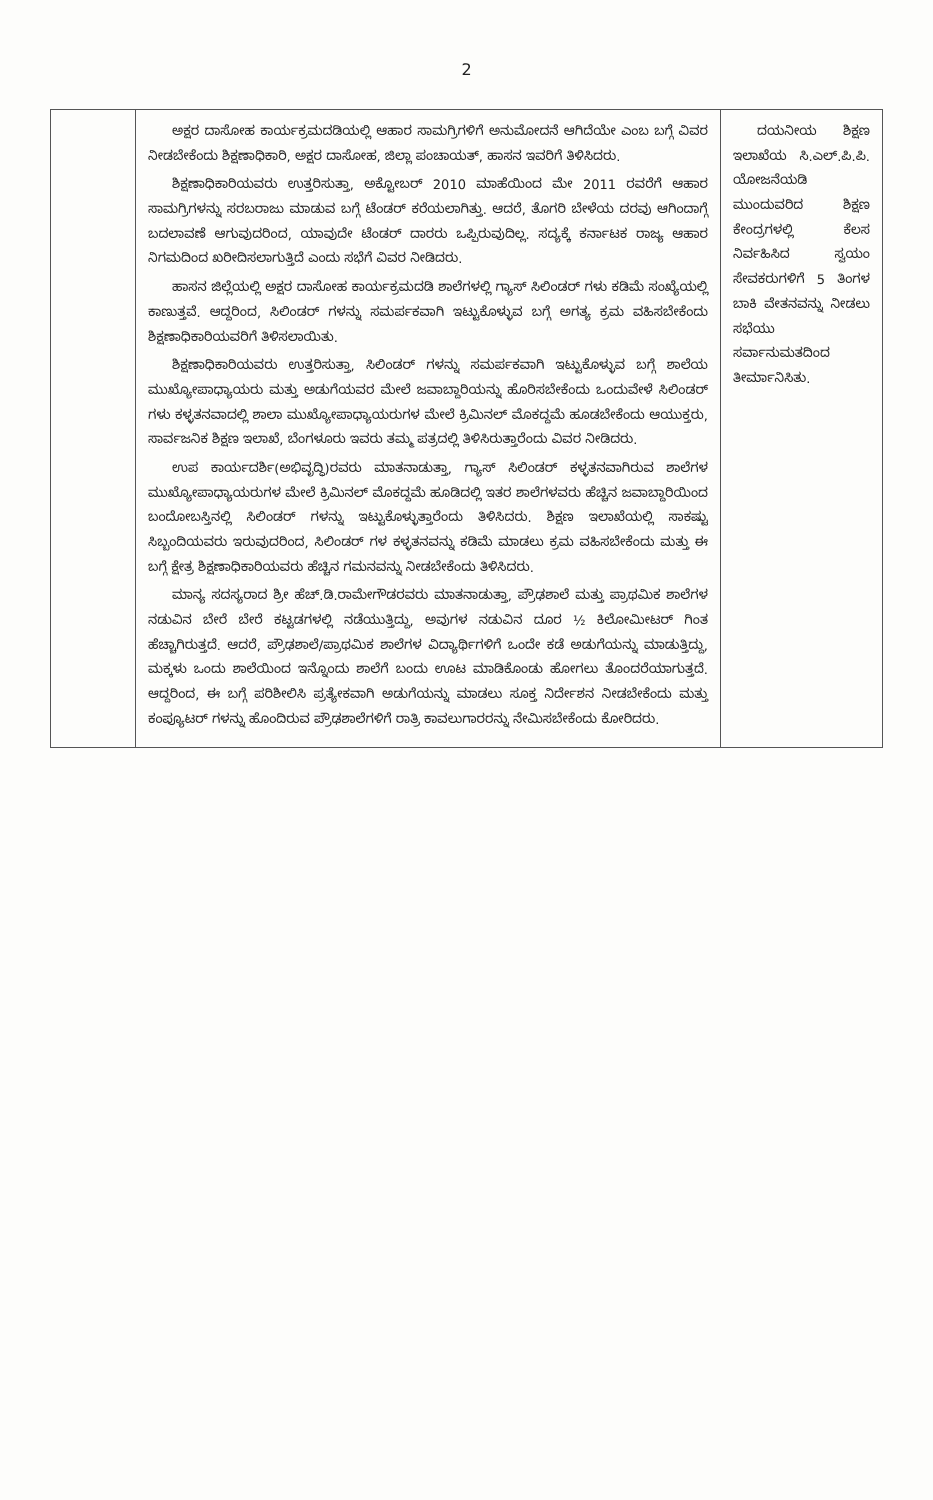2
| | ಅಕ್ಷರ ದಾಸೋಹ ಕಾರ್ಯಕ್ರಮದಡಿಯಲ್ಲಿ ಆಹಾರ ಸಾಮಗ್ರಿಗಳಿಗೆ ಅನುಮೋದನೆ ಆಗಿದೆಯೇ ಎಂಬ ಬಗ್ಗೆ ವಿವರ ನೀಡಬೇಕೆಂದು ಶಿಕ್ಷಣಾಧಿಕಾರಿ, ಅಕ್ಷರ ದಾಸೋಹ, ಜಿಲ್ಲಾ ಪಂಚಾಯತ್, ಹಾಸನ ಇವರಿಗೆ ತಿಳಿಸಿದರು. ಶಿಕ್ಷಣಾಧಿಕಾರಿಯವರು ಉತ್ತರಿಸುತ್ತಾ, ಅಕ್ಟೋಬರ್ 2010 ಮಾಹೆಯಿಂದ ಮೇ 2011 ರವರೆಗೆ ಆಹಾರ ಸಾಮಗ್ರಿಗಳನ್ನು ಸರಬರಾಜು ಮಾಡುವ ಬಗ್ಗೆ ಟೆಂಡರ್ ಕರೆಯಲಾಗಿತ್ತು. ಆದರೆ, ತೊಗರಿ ಬೇಳೆಯ ದರವು ಆಗಿಂದಾಗ್ಗೆ ಬದಲಾವಣೆ ಆಗುವುದರಿಂದ, ಯಾವುದೇ ಟೆಂಡರ್ ದಾರರು ಒಪ್ಪಿರುವುದಿಲ್ಲ. ಸದ್ಯಕ್ಕೆ ಕರ್ನಾಟಕ ರಾಜ್ಯ ಆಹಾರ ನಿಗಮದಿಂದ ಖರೀದಿಸಲಾಗುತ್ತಿದೆ ಎಂದು ಸಭೆಗೆ ವಿವರ ನೀಡಿದರು. ಹಾಸನ ಜಿಲ್ಲೆಯಲ್ಲಿ ಅಕ್ಷರ ದಾಸೋಹ ಕಾರ್ಯಕ್ರಮದಡಿ ಶಾಲೆಗಳಲ್ಲಿ ಗ್ಯಾಸ್ ಸಿಲಿಂಡರ್ ಗಳು ಕಡಿಮೆ ಸಂಖ್ಯೆಯಲ್ಲಿ ಕಾಣುತ್ತವೆ. ಆದ್ದರಿಂದ, ಸಿಲಿಂಡರ್ ಗಳನ್ನು ಸಮರ್ಪಕವಾಗಿ ಇಟ್ಟುಕೊಳ್ಳುವ ಬಗ್ಗೆ ಅಗತ್ಯ ಕ್ರಮ ವಹಿಸಬೇಕೆಂದು ಶಿಕ್ಷಣಾಧಿಕಾರಿಯವರಿಗೆ ತಿಳಿಸಲಾಯಿತು. ಶಿಕ್ಷಣಾಧಿಕಾರಿಯವರು ಉತ್ತರಿಸುತ್ತಾ, ಸಿಲಿಂಡರ್ ಗಳನ್ನು ಸಮರ್ಪಕವಾಗಿ ಇಟ್ಟುಕೊಳ್ಳುವ ಬಗ್ಗೆ ಶಾಲೆಯ ಮುಖ್ಯೋಪಾಧ್ಯಾಯರು ಮತ್ತು ಅಡುಗೆಯವರ ಮೇಲೆ ಜವಾಬ್ದಾರಿಯನ್ನು ಹೊರಿಸಬೇಕೆಂದು ಒಂದುವೇಳೆ ಸಿಲಿಂಡರ್ ಗಳು ಕಳ್ಳತನವಾದಲ್ಲಿ ಶಾಲಾ ಮುಖ್ಯೋಪಾಧ್ಯಾಯರುಗಳ ಮೇಲೆ ಕ್ರಿಮಿನಲ್ ಮೊಕದ್ದಮೆ ಹೂಡಬೇಕೆಂದು ಆಯುಕ್ತರು, ಸಾರ್ವಜನಿಕ ಶಿಕ್ಷಣ ಇಲಾಖೆ, ಬೆಂಗಳೂರು ಇವರು ತಮ್ಮ ಪತ್ರದಲ್ಲಿ ತಿಳಿಸಿರುತ್ತಾರೆಂದು ವಿವರ ನೀಡಿದರು. ಉಪ ಕಾರ್ಯದರ್ಶಿ(ಅಭಿವೃದ್ಧಿ)ರವರು ಮಾತನಾಡುತ್ತಾ, ಗ್ಯಾಸ್ ಸಿಲಿಂಡರ್ ಕಳ್ಳತನವಾಗಿರುವ ಶಾಲೆಗಳ ಮುಖ್ಯೋಪಾಧ್ಯಾಯರುಗಳ ಮೇಲೆ ಕ್ರಿಮಿನಲ್ ಮೊಕದ್ದಮೆ ಹೂಡಿದಲ್ಲಿ ಇತರ ಶಾಲೆಗಳವರು ಹೆಚ್ಚಿನ ಜವಾಬ್ದಾರಿಯಿಂದ ಬಂದೋಬಸ್ತಿನಲ್ಲಿ ಸಿಲಿಂಡರ್ ಗಳನ್ನು ಇಟ್ಟುಕೊಳ್ಳುತ್ತಾರೆಂದು ತಿಳಿಸಿದರು. ಶಿಕ್ಷಣ ಇಲಾಖೆಯಲ್ಲಿ ಸಾಕಷ್ಟು ಸಿಬ್ಬಂದಿಯವರು ಇರುವುದರಿಂದ, ಸಿಲಿಂಡರ್ ಗಳ ಕಳ್ಳತನವನ್ನು ಕಡಿಮೆ ಮಾಡಲು ಕ್ರಮ ವಹಿಸಬೇಕೆಂದು ಮತ್ತು ಈ ಬಗ್ಗೆ ಕ್ಷೇತ್ರ ಶಿಕ್ಷಣಾಧಿಕಾರಿಯವರು ಹೆಚ್ಚಿನ ಗಮನವನ್ನು ನೀಡಬೇಕೆಂದು ತಿಳಿಸಿದರು. ಮಾನ್ಯ ಸದಸ್ಯರಾದ ಶ್ರೀ ಹೆಚ್.ಡಿ.ರಾಮೇಗೌಡರವರು ಮಾತನಾಡುತ್ತಾ, ಪ್ರೌಢಶಾಲೆ ಮತ್ತು ಪ್ರಾಥಮಿಕ ಶಾಲೆಗಳ ನಡುವಿನ ಬೇರೆ ಬೇರೆ ಕಟ್ಟಡಗಳಲ್ಲಿ ನಡೆಯುತ್ತಿದ್ದು, ಅವುಗಳ ನಡುವಿನ ದೂರ ½ ಕಿಲೋಮೀಟರ್ ಗಿಂತ ಹೆಚ್ಚಾಗಿರುತ್ತದೆ. ಆದರೆ, ಪ್ರೌಢಶಾಲೆ/ಪ್ರಾಥಮಿಕ ಶಾಲೆಗಳ ವಿದ್ಯಾರ್ಥಿಗಳಿಗೆ ಒಂದೇ ಕಡೆ ಅಡುಗೆಯನ್ನು ಮಾಡುತ್ತಿದ್ದು, ಮಕ್ಕಳು ಒಂದು ಶಾಲೆಯಿಂದ ಇನ್ನೊಂದು ಶಾಲೆಗೆ ಬಂದು ಊಟ ಮಾಡಿಕೊಂಡು ಹೋಗಲು ತೊಂದರೆಯಾಗುತ್ತದೆ. ಆದ್ದರಿಂದ, ಈ ಬಗ್ಗೆ ಪರಿಶೀಲಿಸಿ ಪ್ರತ್ಯೇಕವಾಗಿ ಅಡುಗೆಯನ್ನು ಮಾಡಲು ಸೂಕ್ತ ನಿರ್ದೇಶನ ನೀಡಬೇಕೆಂದು ಮತ್ತು ಕಂಪ್ಯೂಟರ್ ಗಳನ್ನು ಹೊಂದಿರುವ ಪ್ರೌಢಶಾಲೆಗಳಿಗೆ ರಾತ್ರಿ ಕಾವಲುಗಾರರನ್ನು ನೇಮಿಸಬೇಕೆಂದು ಕೋರಿದರು. | ದಯನೀಯ ಶಿಕ್ಷಣ ಇಲಾಖೆಯ ಸಿ.ಎಲ್.ಪಿ.ಪಿ. ಯೋಜನೆಯಡಿ ಮುಂದುವರಿದ ಶಿಕ್ಷಣ ಕೇಂದ್ರಗಳಲ್ಲಿ ಕೆಲಸ ನಿರ್ವಹಿಸಿದ ಸ್ವಯಂ ಸೇವಕರುಗಳಿಗೆ 5 ತಿಂಗಳ ಬಾಕಿ ವೇತನವನ್ನು ನೀಡಲು ಸಭೆಯು ಸರ್ವಾನುಮತದಿಂದ ತೀರ್ಮಾನಿಸಿತು. |